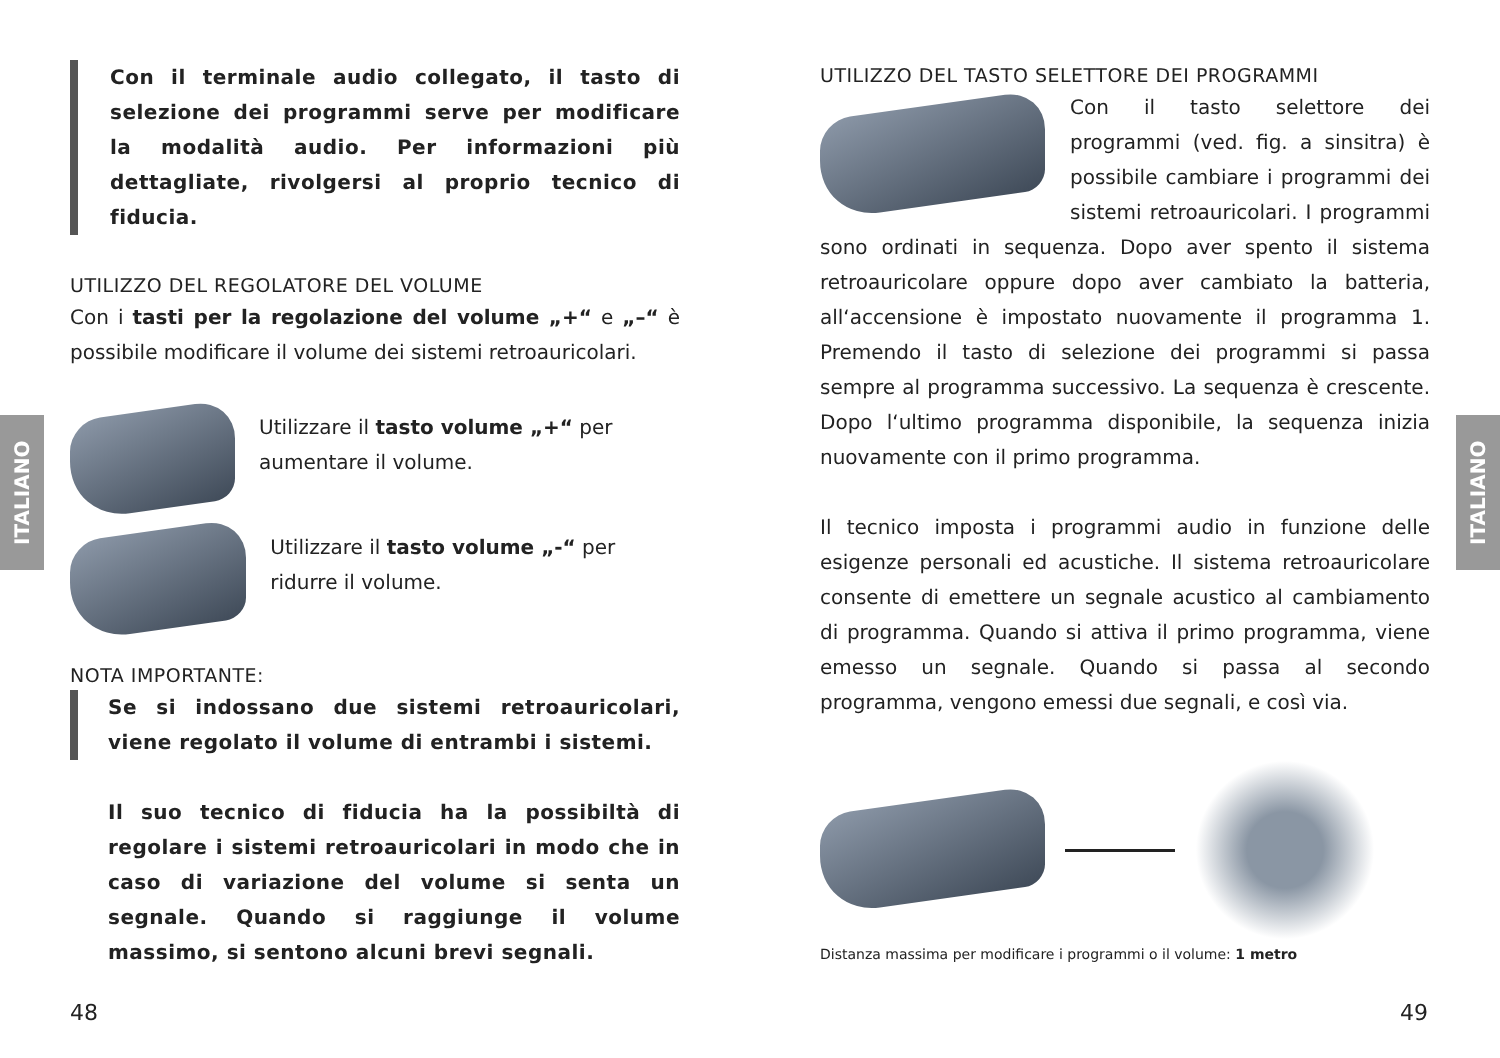ITALIANO
ITALIANO
Con il terminale audio collegato, il tasto di selezione dei programmi serve per modificare la modalità audio. Per informazioni più dettagliate, rivolgersi al proprio tecnico di fiducia.
UTILIZZO DEL REGOLATORE DEL VOLUME
Con i tasti per la regolazione del volume „+“ e „–“ è possibile modificare il volume dei sistemi retroauricolari.
Utilizzare il tasto volume „+“ per aumentare il volume.
Utilizzare il tasto volume „-“ per ridurre il volume.
NOTA IMPORTANTE:
Se si indossano due sistemi retroauricolari, viene regolato il volume di entrambi i sistemi.
Il suo tecnico di fiducia ha la possibiltà di regolare i sistemi retroauricolari in modo che in caso di variazione del volume si senta un segnale. Quando si raggiunge il volume massimo, si sentono alcuni brevi segnali.
UTILIZZO DEL TASTO SELETTORE DEI PROGRAMMI
Con il tasto selettore dei programmi (ved. fig. a sinsitra) è possibile cambiare i programmi dei sistemi retroauricolari. I programmi sono ordinati in sequenza. Dopo aver spento il sistema retroauricolare oppure dopo aver cambiato la batteria, all‘accensione è impostato nuovamente il programma 1. Premendo il tasto di selezione dei programmi si passa sempre al programma successivo. La sequenza è crescente. Dopo l‘ultimo programma disponibile, la sequenza inizia nuovamente con il primo programma.
Il tecnico imposta i programmi audio in funzione delle esigenze personali ed acustiche. Il sistema retroauricolare consente di emettere un segnale acustico al cambiamento di programma. Quando si attiva il primo programma, viene emesso un segnale. Quando si passa al secondo programma, vengono emessi due segnali, e così via.
Distanza massima per modificare i programmi o il volume: 1 metro
48 49